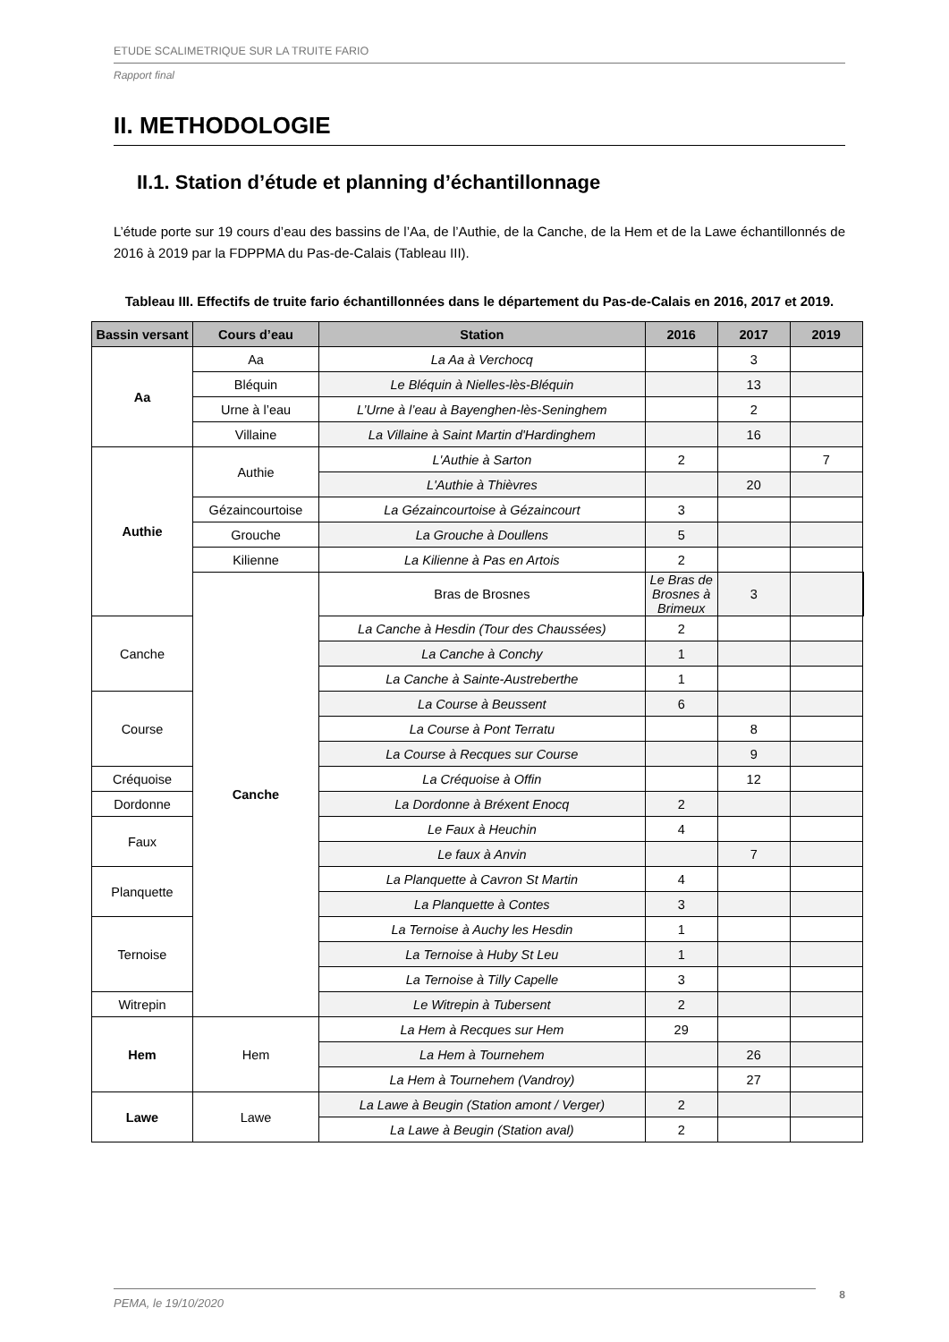ETUDE SCALIMETRIQUE SUR LA TRUITE FARIO
Rapport final
II. METHODOLOGIE
II.1. Station d’étude et planning d’échantillonnage
L’étude porte sur 19 cours d’eau des bassins de l’Aa, de l’Authie, de la Canche, de la Hem et de la Lawe échantillonnés de 2016 à 2019 par la FDPPMA du Pas-de-Calais (Tableau III).
Tableau III. Effectifs de truite fario échantillonnées dans le département du Pas-de-Calais en 2016, 2017 et 2019.
| Bassin versant | Cours d’eau | Station | 2016 | 2017 | 2019 | |
| --- | --- | --- | --- | --- | --- | --- |
| Aa | Aa | La Aa à Verchocq | | 3 | | |
| | Bléquin | Le Bléquin à Nielles-lès-Bléquin | | 13 | | |
| | Urne à l’eau | L’Urne à l’eau à Bayenghen-lès-Seninghem | | 2 | | |
| | Villaine | La Villaine à Saint Martin d'Hardinghem | | 16 | | |
| Authie | Authie | L'Authie à Sarton | 2 | | 7 | |
| | | L'Authie à Thièvres | | 20 | | |
| | Gézaincourtoise | La Gézaincourtoise à Gézaincourt | 3 | | | |
| | Grouche | La Grouche à Doullens | 5 | | | |
| | Kilienne | La Kilienne à Pas en Artois | 2 | | | |
| | Canche | Bras de Brosnes | Le Bras de Brosnes à Brimeux | 3 | | |
| Canche | | La Canche à Hesdin (Tour des Chaussées) | 2 | | | |
| | | La Canche à Conchy | 1 | | | |
| | | La Canche à Sainte-Austreberthe | 1 | | | |
| Course | | La Course à Beussent | 6 | | | |
| | | La Course à Pont Terratu | | 8 | | |
| | | La Course à Recques sur Course | | 9 | | |
| Créquoise | | La Créquoise à Offin | | 12 | | |
| Dordonne | | La Dordonne à Bréxent Enocq | 2 | | | |
| Faux | | Le Faux à Heuchin | 4 | | | |
| | | Le faux à Anvin | | 7 | | |
| Planquette | | La Planquette à Cavron St Martin | 4 | | | |
| | | La Planquette à Contes | 3 | | | |
| Ternoise | | La Ternoise à Auchy les Hesdin | 1 | | | |
| | | La Ternoise à Huby St Leu | 1 | | | |
| | | La Ternoise à Tilly Capelle | 3 | | | |
| Witrepin | | Le Witrepin à Tubersent | 2 | | | |
| Hem | Hem | La Hem à Recques sur Hem | 29 | | | |
| | | La Hem à Tournehem | | 26 | | |
| | | La Hem à Tournehem (Vandroy) | | 27 | | |
| Lawe | Lawe | La Lawe à Beugin (Station amont / Verger) | 2 | | | |
| | | La Lawe à Beugin (Station aval) | 2 | | | |
PEMA, le 19/10/2020
8